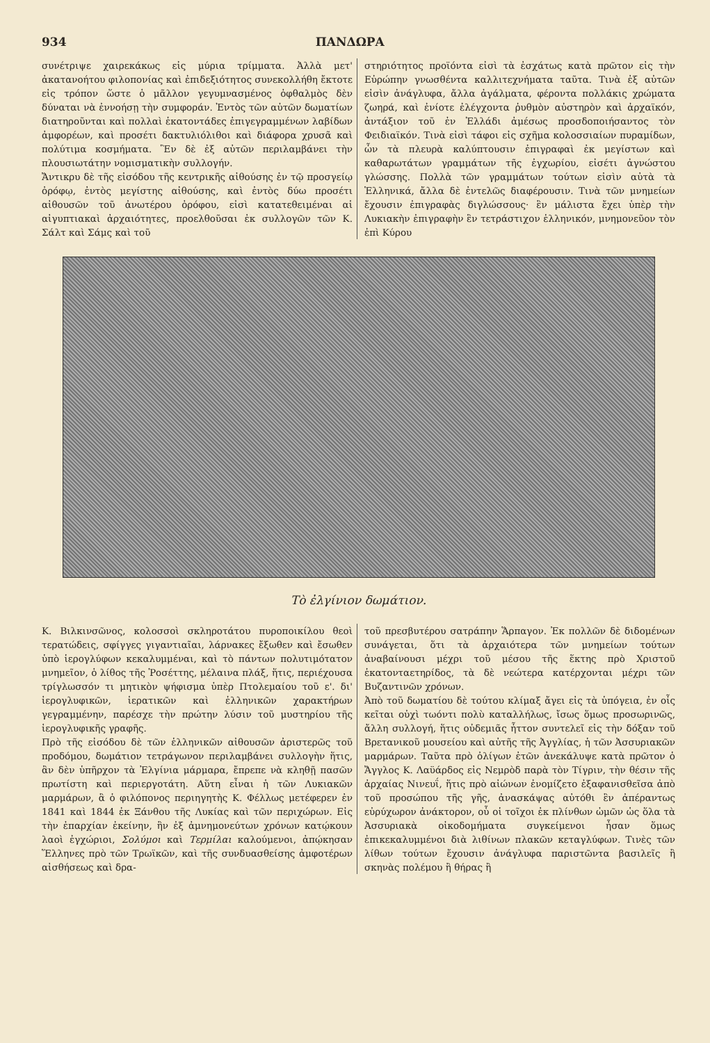934 ΠΑΝΔΩΡΑ
συνέτριψε χαιρεκάκως εἰς μύρια τρίμματα. Ἀλλὰ μετ' ἀκατανοήτου φιλοπονίας καὶ ἐπιδεξιότητος συνεκολλήθη ἔκτοτε εἰς τρόπον ὥστε ὁ μᾶλλον γεγυμνασμένος ὀφθαλμὸς δὲν δύναται νὰ ἐννοήσῃ τὴν συμφοράν. Ἐντὸς τῶν αὐτῶν δωματίων διατηροῦνται καὶ πολλαὶ ἑκατοντάδες ἐπιγεγραμμένων λαβίδων ἀμφορέων, καὶ προσέτι δακτυλιόλιθοι καὶ διάφορα χρυσᾶ καὶ πολύτιμα κοσμήματα. Ἓν δὲ ἐξ αὐτῶν περιλαμβάνει τὴν πλουσιωτάτην νομισματικὴν συλλογήν.
Ἄντικρυ δὲ τῆς εἰσόδου τῆς κεντρικῆς αἰθούσης ἐν τῷ προσγείῳ ὀρόφῳ, ἐντὸς μεγίστης αἰθούσης, καὶ ἐντὸς δύω προσέτι αἰθουσῶν τοῦ ἀνωτέρου ὀρόφου, εἰσὶ κατατεθειμέναι αἱ αἰγυπτιακαὶ ἀρχαιότητες, προελθοῦσαι ἐκ συλλογῶν τῶν Κ. Σάλτ καὶ Σάμς καὶ τοῦ
στηριότητος προϊόντα εἰσὶ τὰ ἐσχάτως κατὰ πρῶτον εἰς τὴν Εὐρώπην γνωσθέντα καλλιτεχνήματα ταῦτα. Τινὰ ἐξ αὐτῶν εἰσὶν ἀνάγλυφα, ἄλλα ἀγάλματα, φέροντα πολλάκις χρώματα ζωηρά, καὶ ἐνίοτε ἐλέγχοντα ῥυθμὸν αὐστηρὸν καὶ ἀρχαϊκόν, ἀντάξιον τοῦ ἐν Ἑλλάδι ἀμέσως προσδοποιήσαντος τὸν Φειδιαϊκόν. Τινὰ εἰσὶ τάφοι εἰς σχῆμα κολοσσιαίων πυραμίδων, ὧν τὰ πλευρὰ καλύπτουσιν ἐπιγραφαὶ ἐκ μεγίστων καὶ καθαρωτάτων γραμμάτων τῆς ἐγχωρίου, εἰσέτι ἀγνώστου γλώσσης. Πολλὰ τῶν γραμμάτων τούτων εἰσὶν αὐτὰ τὰ Ἑλληνικά, ἄλλα δὲ ἐντελῶς διαφέρουσιν. Τινὰ τῶν μνημείων ἔχουσιν ἐπιγραφὰς διγλώσσους· ἓν μάλιστα ἔχει ὑπὲρ τὴν Λυκιακὴν ἐπιγραφὴν ἓν τετράστιχον ἑλληνικόν, μνημονεῦον τὸν ἐπὶ Κύρου
Τὸ ἐλγίνιον δωμάτιον.
Κ. Βιλκινσῶνος, κολοσσοὶ σκληροτάτου πυροποικίλου θεοὶ τερατώδεις, σφίγγες γιγαντιαῖαι, λάρνακες ἔξωθεν καὶ ἔσωθεν ὑπὸ ἱερογλύφων κεκαλυμμέναι, καὶ τὸ πάντων πολυτιμότατον μνημεῖον, ὁ λίθος τῆς Ῥοσέττης, μέλαινα πλάξ, ἥτις, περιέχουσα τρίγλωσσόν τι μητικὸν ψήφισμα ὑπὲρ Πτολεμαίου τοῦ ε'. δι' ἱερογλυφικῶν, ἱερατικῶν καὶ ἑλληνικῶν χαρακτήρων γεγραμμένην, παρέσχε τὴν πρώτην λύσιν τοῦ μυστηρίου τῆς ἱερογλυφικῆς γραφῆς.
Πρὸ τῆς εἰσόδου δὲ τῶν ἑλληνικῶν αἰθουσῶν ἀριστερῶς τοῦ προδόμου, δωμάτιον τετράγωνον περιλαμβάνει συλλογὴν ἥτις, ἂν δὲν ὑπῆρχον τὰ Ἐλγίνια μάρμαρα, ἔπρεπε νὰ κληθῇ πασῶν πρωτίστη καὶ περιεργοτάτη. Αὕτη εἶναι ἡ τῶν Λυκιακῶν μαρμάρων, ἃ ὁ φιλόπονος περιηγητὴς Κ. Φέλλως μετέφερεν ἐν 1841 καὶ 1844 ἐκ Ξάνθου τῆς Λυκίας καὶ τῶν περιχώρων. Εἰς τὴν ἐπαρχίαν ἐκείνην, ἣν ἐξ ἀμνημονεύτων χρόνων κατῴκουν λαοὶ ἐγχώριοι, Σολύμοι καὶ Τερμίλαι καλούμενοι, ἀπῴκησαν Ἕλληνες πρὸ τῶν Τρωϊκῶν, καὶ τῆς συνδυασθείσης ἀμφοτέρων αἰσθήσεως καὶ δρα-
τοῦ πρεσβυτέρου σατράπην Ἅρπαγον. Ἐκ πολλῶν δὲ διδομένων συνάγεται, ὅτι τὰ ἀρχαιότερα τῶν μνημείων τούτων ἀναβαίνουσι μέχρι τοῦ μέσου τῆς ἕκτης πρὸ Χριστοῦ ἑκατονταετηρίδος, τὰ δὲ νεώτερα κατέρχονται μέχρι τῶν Βυζαντινῶν χρόνων.
Ἀπὸ τοῦ δωματίου δὲ τούτου κλίμαξ ἄγει εἰς τὰ ὑπόγεια, ἐν οἷς κεῖται οὐχὶ τωόντι πολὺ καταλλήλως, ἴσως ὅμως προσωρινῶς, ἄλλη συλλογή, ἥτις οὐδεμιᾶς ἧττον συντελεῖ εἰς τὴν δόξαν τοῦ Βρετανικοῦ μουσείου καὶ αὐτῆς τῆς Ἀγγλίας, ἡ τῶν Ἀσσυριακῶν μαρμάρων. Ταῦτα πρὸ ὀλίγων ἐτῶν ἀνεκάλυψε κατὰ πρῶτον ὁ Ἄγγλος Κ. Λαϋάρδος εἰς Νεμρὸδ παρὰ τὸν Τίγριν, τὴν θέσιν τῆς ἀρχαίας Νινευΐ, ἥτις πρὸ αἰώνων ἐνομίζετο ἐξαφανισθεῖσα ἀπὸ τοῦ προσώπου τῆς γῆς, ἀνασκάψας αὐτόθι ἓν ἀπέραντως εὐρύχωρον ἀνάκτορον, οὗ οἱ τοῖχοι ἐκ πλίνθων ὠμῶν ὡς ὅλα τὰ Ἀσσυριακὰ οἰκοδομήματα συγκείμενοι ἦσαν ὅμως ἐπικεκαλυμμένοι διὰ λιθίνων πλακῶν κεταγλύφων. Τινὲς τῶν λίθων τούτων ἔχουσιν ἀνάγλυφα παριστῶντα βασιλεῖς ἢ σκηνὰς πολέμου ἢ θήρας ἢ